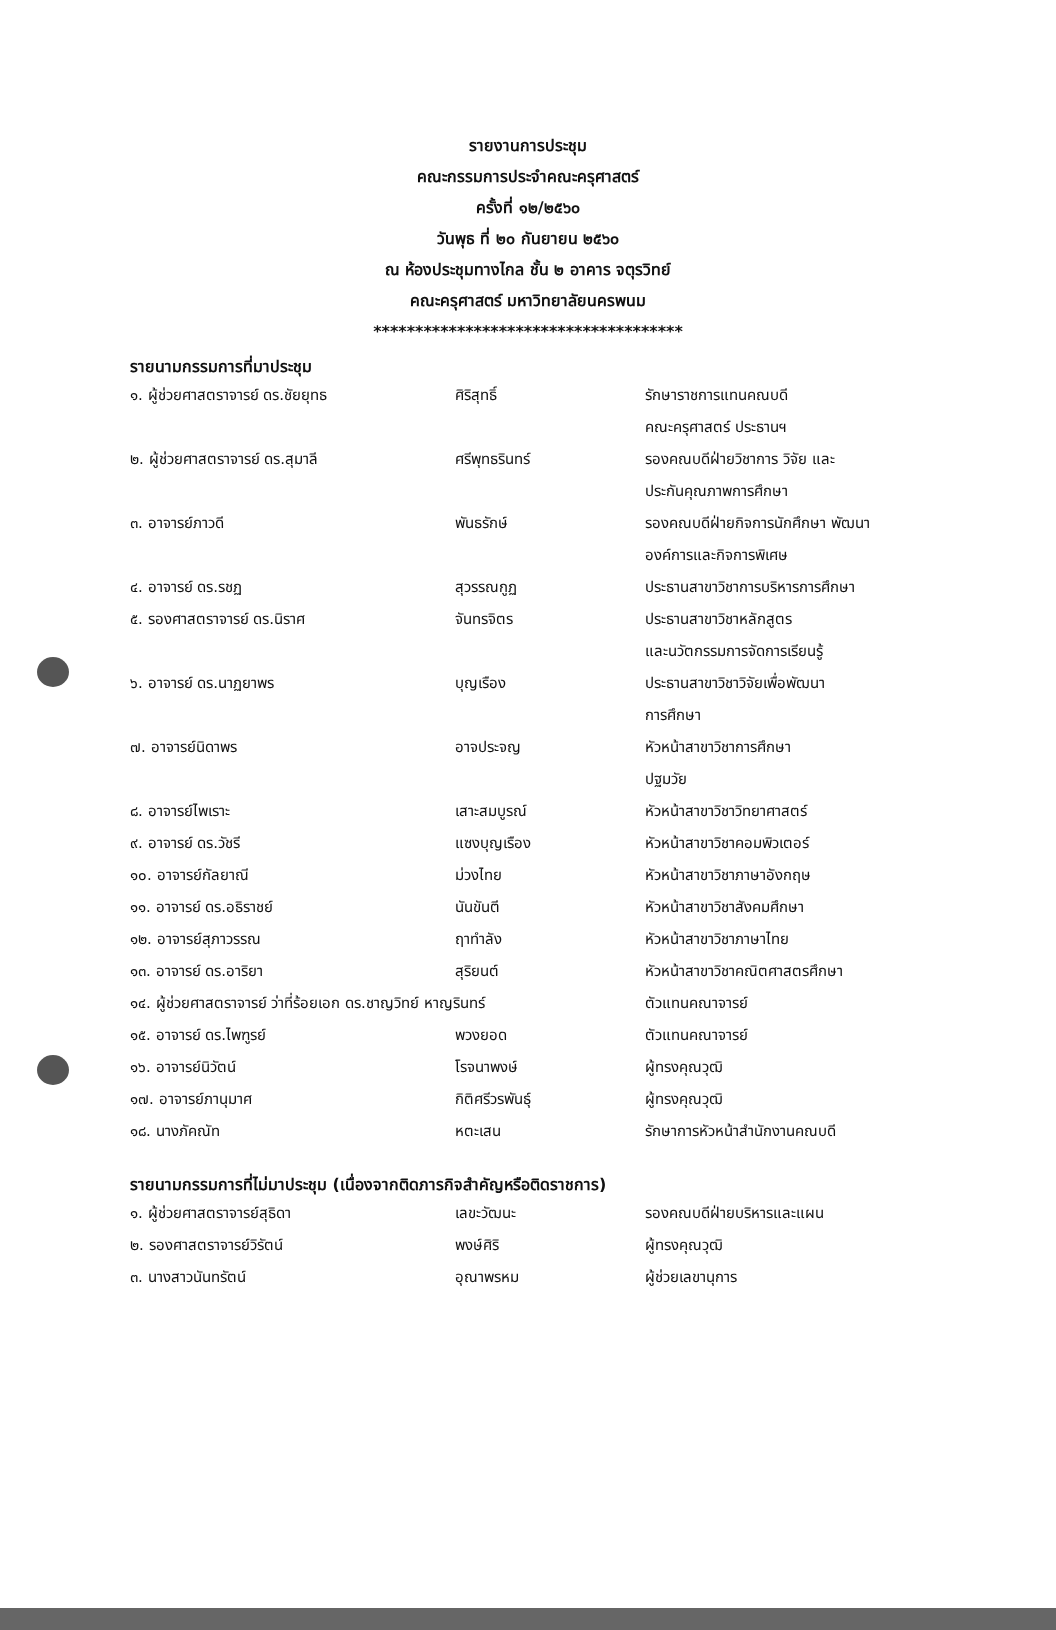รายงานการประชุม
คณะกรรมการประจำคณะครุศาสตร์
ครั้งที่ ๑๒/๒๕๖๐
วันพุธ ที่ ๒๐ กันยายน ๒๕๖๐
ณ ห้องประชุมทางไกล ชั้น ๒ อาคาร จตุรวิทย์
คณะครุศาสตร์ มหาวิทยาลัยนครพนม
*************************************
รายนามกรรมการที่มาประชุม
| ๑. ผู้ช่วยศาสตราจารย์ ดร.ชัยยุทธ | ศิริสุทธิ์ | รักษาราชการแทนคณบดี คณะครุศาสตร์ ประธานฯ |
| ๒. ผู้ช่วยศาสตราจารย์ ดร.สุมาลี | ศรีพุทธรินทร์ | รองคณบดีฝ่ายวิชาการ วิจัย และ ประกันคุณภาพการศึกษา |
| ๓. อาจารย์ภาวดี | พันธรักษ์ | รองคณบดีฝ่ายกิจการนักศึกษา พัฒนา องค์การและกิจการพิเศษ |
| ๔. อาจารย์ ดร.รชฏ | สุวรรณกูฏ | ประธานสาขาวิชาการบริหารการศึกษา |
| ๕. รองศาสตราจารย์ ดร.นิราศ | จันทรจิตร | ประธานสาขาวิชาหลักสูตร และนวัตกรรมการจัดการเรียนรู้ |
| ๖. อาจารย์ ดร.นาฏยาพร | บุญเรือง | ประธานสาขาวิชาวิจัยเพื่อพัฒนา การศึกษา |
| ๗. อาจารย์นิดาพร | อาจประจญ | หัวหน้าสาขาวิชาการศึกษา ปฐมวัย |
| ๘. อาจารย์ไพเราะ | เสาะสมบูรณ์ | หัวหน้าสาขาวิชาวิทยาศาสตร์ |
| ๙. อาจารย์ ดร.วัชรี | แซงบุญเรือง | หัวหน้าสาขาวิชาคอมพิวเตอร์ |
| ๑๐. อาจารย์กัลยาณี | ม่วงไทย | หัวหน้าสาขาวิชาภาษาอังกฤษ |
| ๑๑. อาจารย์ ดร.อธิราชย์ | นันขันตี | หัวหน้าสาขาวิชาสังคมศึกษา |
| ๑๒. อาจารย์สุภาวรรณ | ฤาทำลัง | หัวหน้าสาขาวิชาภาษาไทย |
| ๑๓. อาจารย์ ดร.อาริยา | สุริยนต์ | หัวหน้าสาขาวิชาคณิตศาสตรศึกษา |
| ๑๔. ผู้ช่วยศาสตราจารย์ ว่าที่ร้อยเอก ดร.ชาญวิทย์ หาญรินทร์ | | ตัวแทนคณาจารย์ |
| ๑๕. อาจารย์ ดร.ไพฑูรย์ | พวงยอด | ตัวแทนคณาจารย์ |
| ๑๖. อาจารย์นิวัตน์ | โรจนาพงษ์ | ผู้ทรงคุณวุฒิ |
| ๑๗. อาจารย์ภานุมาศ | กิติศรีวรพันธุ์ | ผู้ทรงคุณวุฒิ |
| ๑๘. นางภัคณัท | หตะเสน | รักษาการหัวหน้าสำนักงานคณบดี |
รายนามกรรมการที่ไม่มาประชุม (เนื่องจากติดภารกิจสำคัญหรือติดราชการ)
| ๑. ผู้ช่วยศาสตราจารย์สุธิดา | เลขะวัฒนะ | รองคณบดีฝ่ายบริหารและแผน |
| ๒. รองศาสตราจารย์วิรัตน์ | พงษ์ศิริ | ผู้ทรงคุณวุฒิ |
| ๓. นางสาวนันทรัตน์ | อุณาพรหม | ผู้ช่วยเลขานุการ |